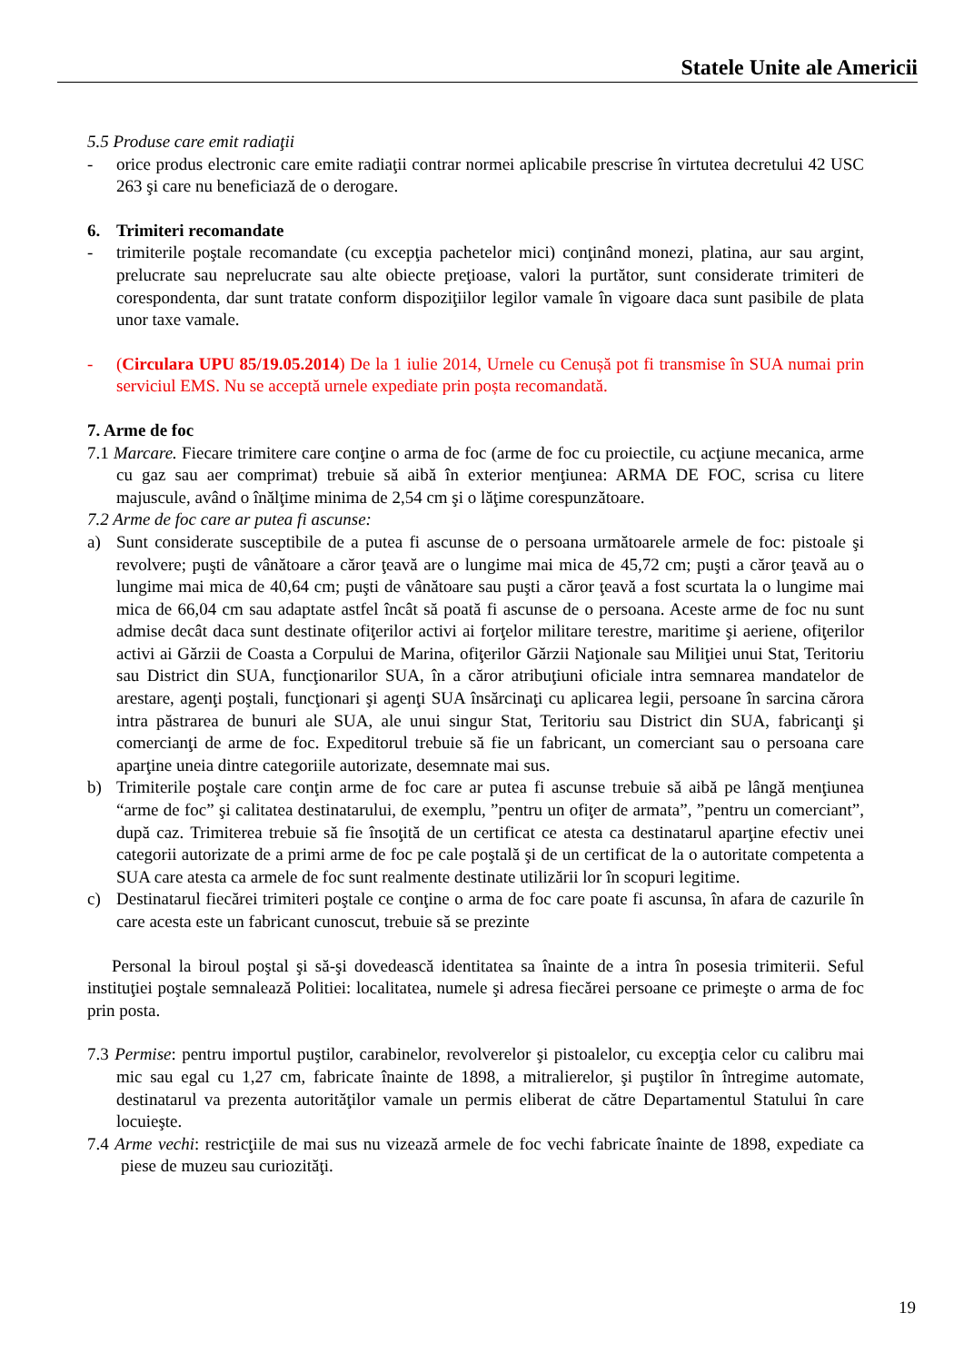Statele Unite ale Americii
5.5 Produse care emit radiaţii
- orice produs electronic care emite radiaţii contrar normei aplicabile prescrise în virtutea decretului 42 USC 263 şi care nu beneficiază de o derogare.
6. Trimiteri recomandate
- trimiterile poştale recomandate (cu excepţia pachetelor mici) conţinând monezi, platina, aur sau argint, prelucrate sau neprelucrate sau alte obiecte preţioase, valori la purtător, sunt considerate trimiteri de corespondenta, dar sunt tratate conform dispoziţiilor legilor vamale în vigoare daca sunt pasibile de plata unor taxe vamale.
- (Circulara UPU 85/19.05.2014) De la 1 iulie 2014, Urnele cu Cenușă pot fi transmise în SUA numai prin serviciul EMS. Nu se acceptă urnele expediate prin poșta recomandată.
7. Arme de foc
7.1 Marcare. Fiecare trimitere care conţine o arma de foc (arme de foc cu proiectile, cu acţiune mecanica, arme cu gaz sau aer comprimat) trebuie să aibă în exterior menţiunea: ARMA DE FOC, scrisa cu litere majuscule, având o înălţime minima de 2,54 cm şi o lăţime corespunzătoare.
7.2 Arme de foc care ar putea fi ascunse:
a) Sunt considerate susceptibile de a putea fi ascunse de o persoana următoarele armele de foc: pistoale şi revolvere; puşti de vânătoare a căror ţeavă are o lungime mai mica de 45,72 cm; puşti a căror ţeavă au o lungime mai mica de 40,64 cm; puşti de vânătoare sau puşti a căror ţeavă a fost scurtata la o lungime mai mica de 66,04 cm sau adaptate astfel încât să poată fi ascunse de o persoana. Aceste arme de foc nu sunt admise decât daca sunt destinate ofiţerilor activi ai forţelor militare terestre, maritime şi aeriene, ofiţerilor activi ai Gărzii de Coasta a Corpului de Marina, ofiţerilor Gărzii Naţionale sau Miliţiei unui Stat, Teritoriu sau District din SUA, funcţionarilor SUA, în a căror atribuţiuni oficiale intra semnarea mandatelor de arestare, agenţi poştali, funcţionari şi agenţi SUA însărcinaţi cu aplicarea legii, persoane în sarcina cărora intra păstrarea de bunuri ale SUA, ale unui singur Stat, Teritoriu sau District din SUA, fabricanţi şi comercianţi de arme de foc. Expeditorul trebuie să fie un fabricant, un comerciant sau o persoana care aparţine uneia dintre categoriile autorizate, desemnate mai sus.
b) Trimiterile poştale care conţin arme de foc care ar putea fi ascunse trebuie să aibă pe lângă menţiunea “arme de foc” şi calitatea destinatarului, de exemplu, ”pentru un ofiţer de armata”, ”pentru un comerciant”, după caz. Trimiterea trebuie să fie însoţită de un certificat ce atesta ca destinatarul aparţine efectiv unei categorii autorizate de a primi arme de foc pe cale poştală şi de un certificat de la o autoritate competenta a SUA care atesta ca armele de foc sunt realmente destinate utilizării lor în scopuri legitime.
c) Destinatarul fiecărei trimiteri poştale ce conţine o arma de foc care poate fi ascunsa, în afara de cazurile în care acesta este un fabricant cunoscut, trebuie să se prezinte
Personal la biroul poştal şi să-şi dovedească identitatea sa înainte de a intra în posesia trimiterii. Seful instituţiei poştale semnalează Politiei: localitatea, numele şi adresa fiecărei persoane ce primeşte o arma de foc prin posta.
7.3 Permise: pentru importul puştilor, carabinelor, revolverelor şi pistoalelor, cu excepţia celor cu calibru mai mic sau egal cu 1,27 cm, fabricate înainte de 1898, a mitralierelor, şi puştilor în întregime automate, destinatarul va prezenta autorităţilor vamale un permis eliberat de către Departamentul Statului în care locuieşte.
7.4 Arme vechi: restricţiile de mai sus nu vizează armele de foc vechi fabricate înainte de 1898, expediate ca piese de muzeu sau curiozităţi.
19